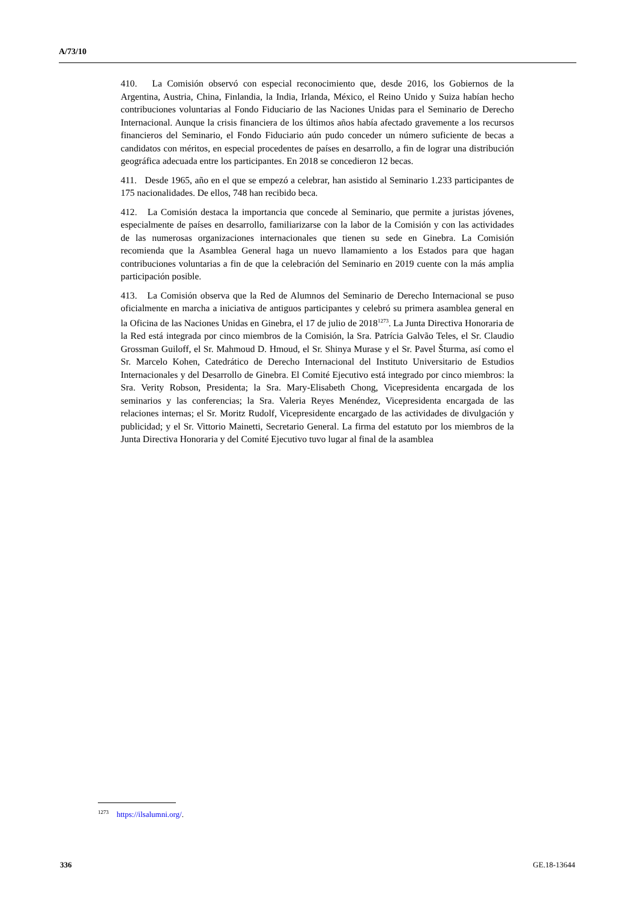A/73/10
410. La Comisión observó con especial reconocimiento que, desde 2016, los Gobiernos de la Argentina, Austria, China, Finlandia, la India, Irlanda, México, el Reino Unido y Suiza habían hecho contribuciones voluntarias al Fondo Fiduciario de las Naciones Unidas para el Seminario de Derecho Internacional. Aunque la crisis financiera de los últimos años había afectado gravemente a los recursos financieros del Seminario, el Fondo Fiduciario aún pudo conceder un número suficiente de becas a candidatos con méritos, en especial procedentes de países en desarrollo, a fin de lograr una distribución geográfica adecuada entre los participantes. En 2018 se concedieron 12 becas.
411. Desde 1965, año en el que se empezó a celebrar, han asistido al Seminario 1.233 participantes de 175 nacionalidades. De ellos, 748 han recibido beca.
412. La Comisión destaca la importancia que concede al Seminario, que permite a juristas jóvenes, especialmente de países en desarrollo, familiarizarse con la labor de la Comisión y con las actividades de las numerosas organizaciones internacionales que tienen su sede en Ginebra. La Comisión recomienda que la Asamblea General haga un nuevo llamamiento a los Estados para que hagan contribuciones voluntarias a fin de que la celebración del Seminario en 2019 cuente con la más amplia participación posible.
413. La Comisión observa que la Red de Alumnos del Seminario de Derecho Internacional se puso oficialmente en marcha a iniciativa de antiguos participantes y celebró su primera asamblea general en la Oficina de las Naciones Unidas en Ginebra, el 17 de julio de 2018<sup>1273</sup>. La Junta Directiva Honoraria de la Red está integrada por cinco miembros de la Comisión, la Sra. Patrícia Galvão Teles, el Sr. Claudio Grossman Guiloff, el Sr. Mahmoud D. Hmoud, el Sr. Shinya Murase y el Sr. Pavel Šturma, así como el Sr. Marcelo Kohen, Catedrático de Derecho Internacional del Instituto Universitario de Estudios Internacionales y del Desarrollo de Ginebra. El Comité Ejecutivo está integrado por cinco miembros: la Sra. Verity Robson, Presidenta; la Sra. Mary-Elisabeth Chong, Vicepresidenta encargada de los seminarios y las conferencias; la Sra. Valeria Reyes Menéndez, Vicepresidenta encargada de las relaciones internas; el Sr. Moritz Rudolf, Vicepresidente encargado de las actividades de divulgación y publicidad; y el Sr. Vittorio Mainetti, Secretario General. La firma del estatuto por los miembros de la Junta Directiva Honoraria y del Comité Ejecutivo tuvo lugar al final de la asamblea
<sup>1273</sup> https://ilsalumni.org/.
336 GE.18-13644